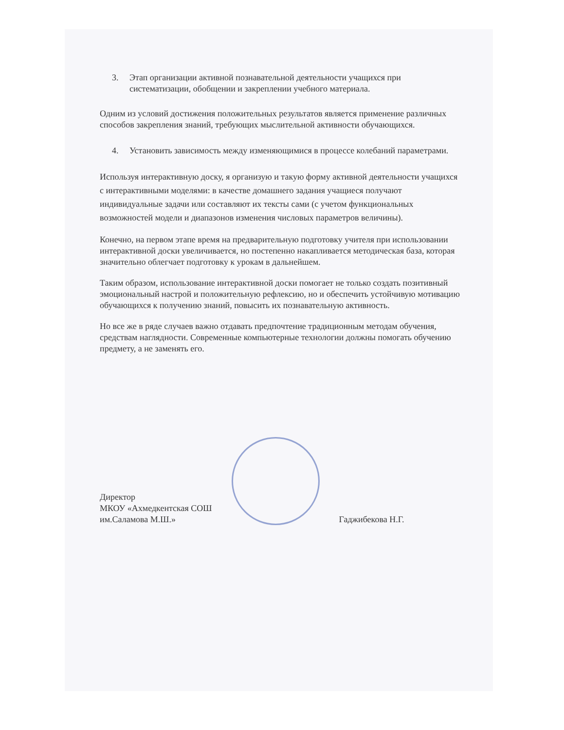3. Этап организации активной познавательной деятельности учащихся при систематизации, обобщении и закреплении учебного материала.
Одним из условий достижения положительных результатов является применение различных способов закрепления знаний, требующих мыслительной активности обучающихся.
4. Установить зависимость между изменяющимися в процессе колебаний параметрами.
Используя интерактивную доску, я организую и такую форму активной деятельности учащихся с интерактивными моделями: в качестве домашнего задания учащиеся получают индивидуальные задачи или составляют их тексты сами (с учетом функциональных возможностей модели и диапазонов изменения числовых параметров величины).
Конечно, на первом этапе время на предварительную подготовку учителя при использовании интерактивной доски увеличивается, но постепенно накапливается методическая база, которая значительно облегчает подготовку к урокам в дальнейшем.
Таким образом, использование интерактивной доски помогает не только создать позитивный эмоциональный настрой и положительную рефлексию, но и обеспечить устойчивую мотивацию обучающихся к получению знаний, повысить их познавательную активность.
Но все же в ряде случаев важно отдавать предпочтение традиционным методам обучения, средствам наглядности. Современные компьютерные технологии должны помогать обучению предмету, а не заменять его.
Директор
МКОУ «Ахмедкентская СОШ
им.Саламова М.Ш.»
Гаджибекова Н.Г.